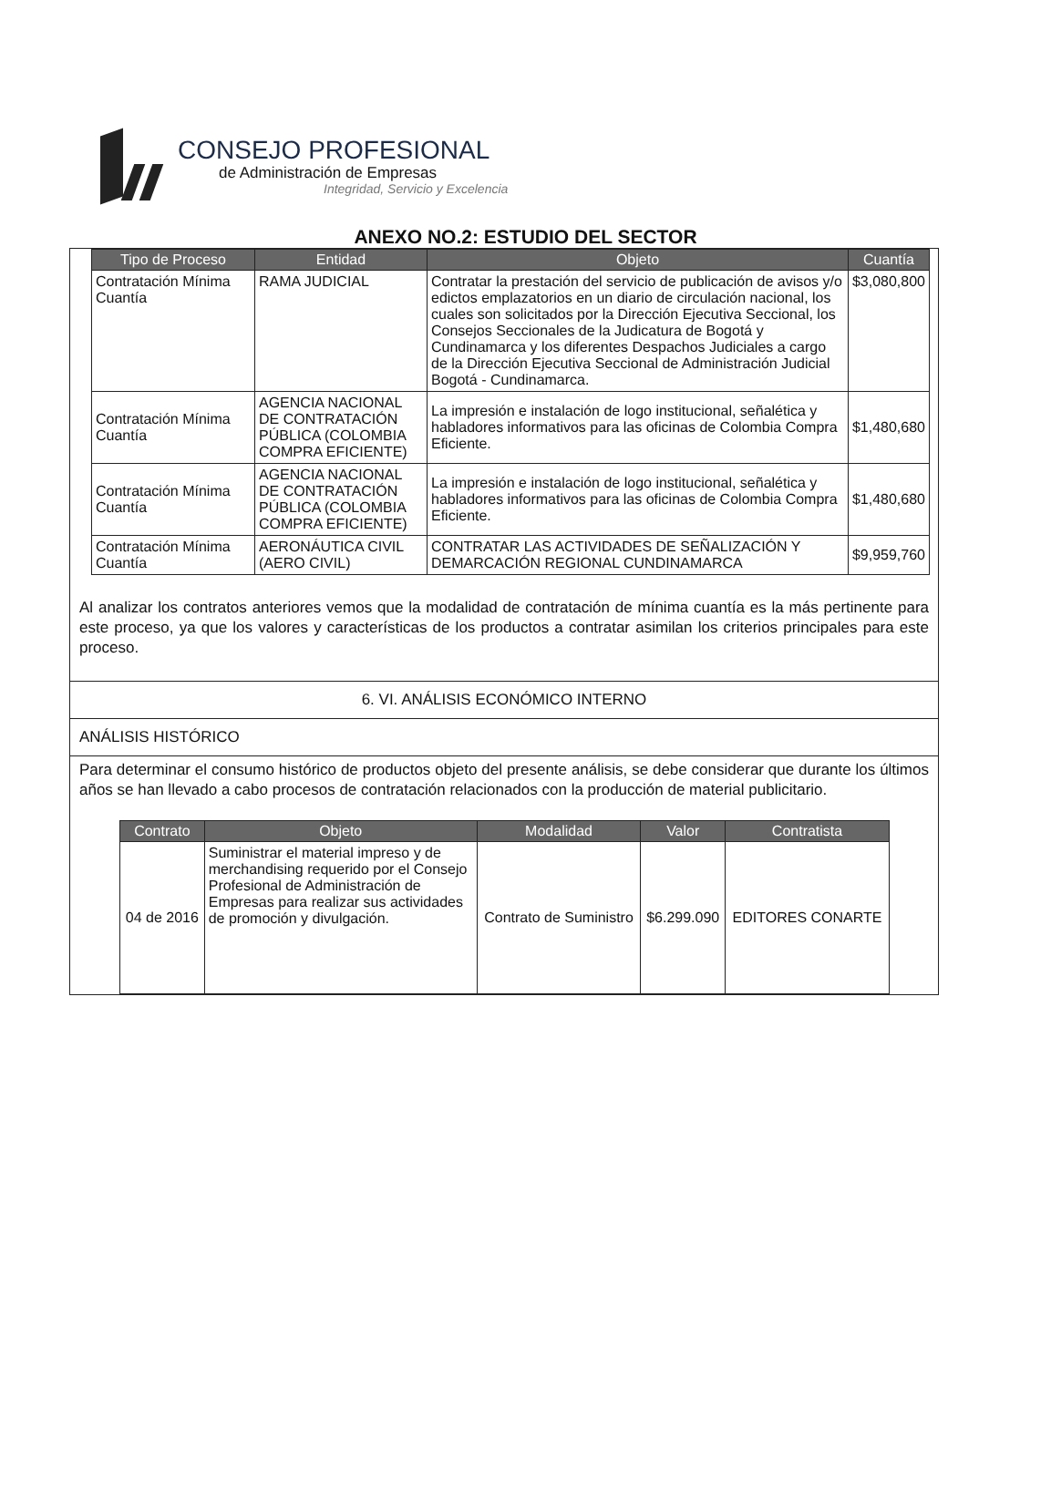CONSEJO PROFESIONAL
de Administración de Empresas
Integridad, Servicio y Excelencia
ANEXO NO.2: ESTUDIO DEL SECTOR
| Tipo de Proceso | Entidad | Objeto | Cuantía |
| --- | --- | --- | --- |
| Contratación Mínima Cuantía | RAMA JUDICIAL | Contratar la prestación del servicio de publicación de avisos y/o edictos emplazatorios en un diario de circulación nacional, los cuales son solicitados por la Dirección Ejecutiva Seccional, los Consejos Seccionales de la Judicatura de Bogotá y Cundinamarca y los diferentes Despachos Judiciales a cargo de la Dirección Ejecutiva Seccional de Administración Judicial Bogotá - Cundinamarca. | $3,080,800 |
| Contratación Mínima Cuantía | AGENCIA NACIONAL DE CONTRATACIÓN PÚBLICA (COLOMBIA COMPRA EFICIENTE) | La impresión e instalación de logo institucional, señalética y habladores informativos para las oficinas de Colombia Compra Eficiente. | $1,480,680 |
| Contratación Mínima Cuantía | AGENCIA NACIONAL DE CONTRATACIÓN PÚBLICA (COLOMBIA COMPRA EFICIENTE) | La impresión e instalación de logo institucional, señalética y habladores informativos para las oficinas de Colombia Compra Eficiente. | $1,480,680 |
| Contratación Mínima Cuantía | AERONÁUTICA CIVIL (AERO CIVIL) | CONTRATAR LAS ACTIVIDADES DE SEÑALIZACIÓN Y DEMARCACIÓN REGIONAL CUNDINAMARCA | $9,959,760 |
Al analizar los contratos anteriores vemos que la modalidad de contratación de mínima cuantía es la más pertinente para este proceso, ya que los valores y características de los productos a contratar asimilan los criterios principales para este proceso.
6. VI. ANÁLISIS ECONÓMICO INTERNO
ANÁLISIS HISTÓRICO
Para determinar el consumo histórico de productos objeto del presente análisis, se debe considerar que durante los últimos años se han llevado a cabo procesos de contratación relacionados con la producción de material publicitario.
| Contrato | Objeto | Modalidad | Valor | Contratista |
| --- | --- | --- | --- | --- |
| 04 de 2016 | Suministrar el material impreso y de merchandising requerido por el Consejo Profesional de Administración de Empresas para realizar sus actividades de promoción y divulgación. | Contrato de Suministro | $6.299.090 | EDITORES CONARTE |